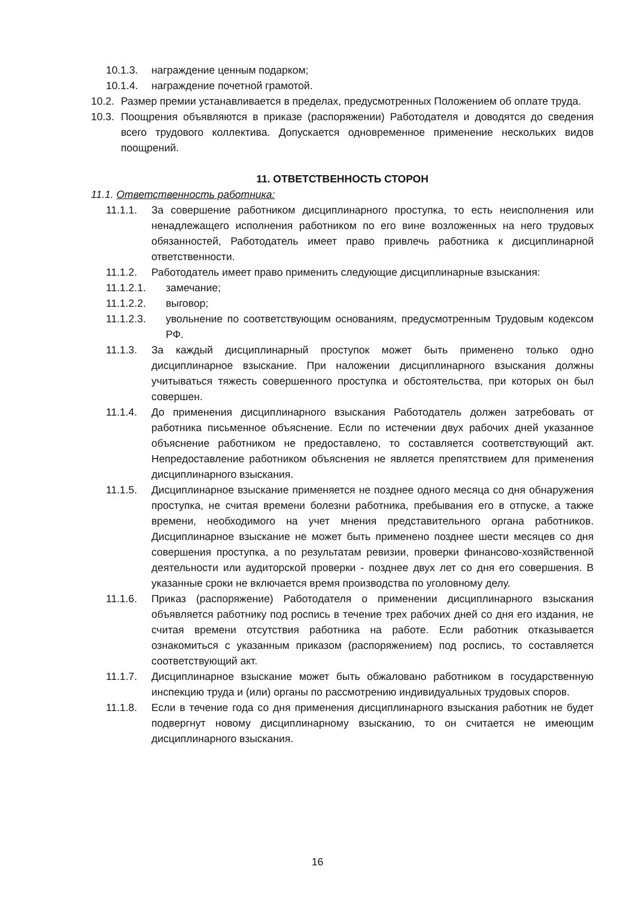10.1.3. награждение ценным подарком;
10.1.4. награждение почетной грамотой.
10.2. Размер премии устанавливается в пределах, предусмотренных Положением об оплате труда.
10.3. Поощрения объявляются в приказе (распоряжении) Работодателя и доводятся до сведения всего трудового коллектива. Допускается одновременное применение нескольких видов поощрений.
11. ОТВЕТСТВЕННОСТЬ СТОРОН
11.1. Ответственность работника:
11.1.1. За совершение работником дисциплинарного проступка, то есть неисполнения или ненадлежащего исполнения работником по его вине возложенных на него трудовых обязанностей, Работодатель имеет право привлечь работника к дисциплинарной ответственности.
11.1.2. Работодатель имеет право применить следующие дисциплинарные взыскания:
11.1.2.1. замечание;
11.1.2.2. выговор;
11.1.2.3. увольнение по соответствующим основаниям, предусмотренным Трудовым кодексом РФ.
11.1.3. За каждый дисциплинарный проступок может быть применено только одно дисциплинарное взыскание. При наложении дисциплинарного взыскания должны учитываться тяжесть совершенного проступка и обстоятельства, при которых он был совершен.
11.1.4. До применения дисциплинарного взыскания Работодатель должен затребовать от работника письменное объяснение. Если по истечении двух рабочих дней указанное объяснение работником не предоставлено, то составляется соответствующий акт. Непредоставление работником объяснения не является препятствием для применения дисциплинарного взыскания.
11.1.5. Дисциплинарное взыскание применяется не позднее одного месяца со дня обнаружения проступка, не считая времени болезни работника, пребывания его в отпуске, а также времени, необходимого на учет мнения представительного органа работников. Дисциплинарное взыскание не может быть применено позднее шести месяцев со дня совершения проступка, а по результатам ревизии, проверки финансово-хозяйственной деятельности или аудиторской проверки - позднее двух лет со дня его совершения. В указанные сроки не включается время производства по уголовному делу.
11.1.6. Приказ (распоряжение) Работодателя о применении дисциплинарного взыскания объявляется работнику под роспись в течение трех рабочих дней со дня его издания, не считая времени отсутствия работника на работе. Если работник отказывается ознакомиться с указанным приказом (распоряжением) под роспись, то составляется соответствующий акт.
11.1.7. Дисциплинарное взыскание может быть обжаловано работником в государственную инспекцию труда и (или) органы по рассмотрению индивидуальных трудовых споров.
11.1.8. Если в течение года со дня применения дисциплинарного взыскания работник не будет подвергнут новому дисциплинарному взысканию, то он считается не имеющим дисциплинарного взыскания.
16